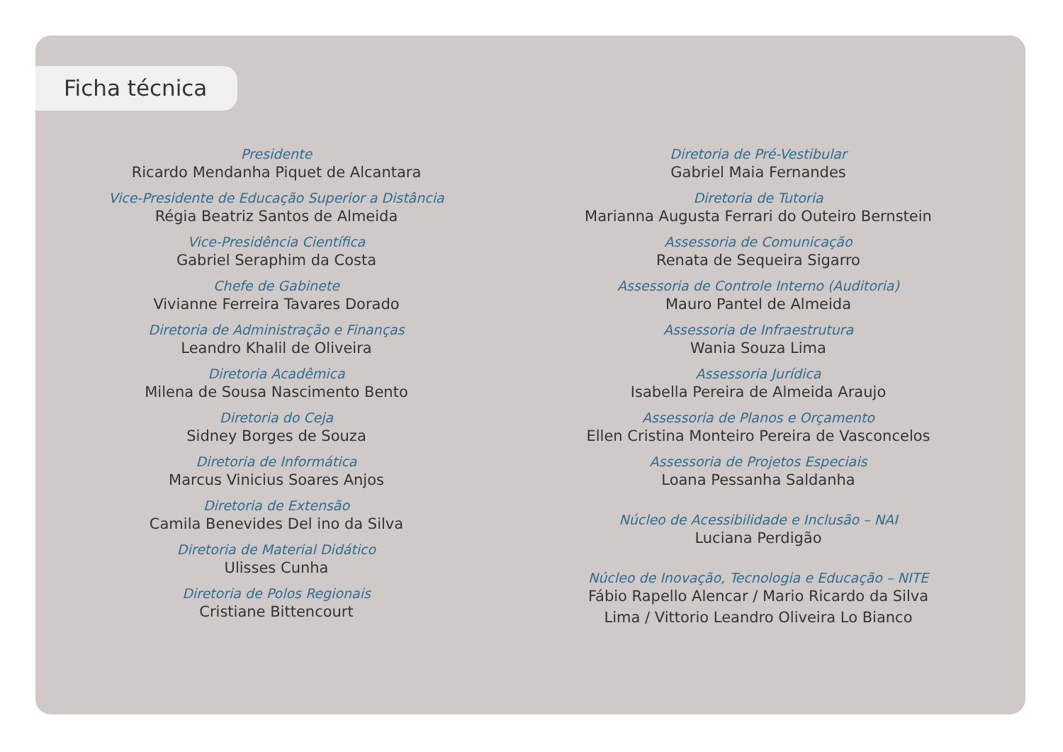Ficha técnica
Presidente
Ricardo Mendanha Piquet de Alcantara
Vice-Presidente de Educação Superior a Distância
Régia Beatriz Santos de Almeida
Vice-Presidência Científica
Gabriel Seraphim da Costa
Chefe de Gabinete
Vivianne Ferreira Tavares Dorado
Diretoria de Administração e Finanças
Leandro Khalil de Oliveira
Diretoria Acadêmica
Milena de Sousa Nascimento Bento
Diretoria do Ceja
Sidney Borges de Souza
Diretoria de Informática
Marcus Vinicius Soares Anjos
Diretoria de Extensão
Camila Benevides Del ino da Silva
Diretoria de Material Didático
Ulisses Cunha
Diretoria de Polos Regionais
Cristiane Bittencourt
Diretoria de Pré-Vestibular
Gabriel Maia Fernandes
Diretoria de Tutoria
Marianna Augusta Ferrari do Outeiro Bernstein
Assessoria de Comunicação
Renata de Sequeira Sigarro
Assessoria de Controle Interno (Auditoria)
Mauro Pantel de Almeida
Assessoria de Infraestrutura
Wania Souza Lima
Assessoria Jurídica
Isabella Pereira de Almeida Araujo
Assessoria de Planos e Orçamento
Ellen Cristina Monteiro Pereira de Vasconcelos
Assessoria de Projetos Especiais
Loana Pessanha Saldanha
Núcleo de Acessibilidade e Inclusão – NAI
Luciana Perdigão
Núcleo de Inovação, Tecnologia e Educação – NITE
Fábio Rapello Alencar / Mario Ricardo da Silva
Lima / Vittorio Leandro Oliveira Lo Bianco